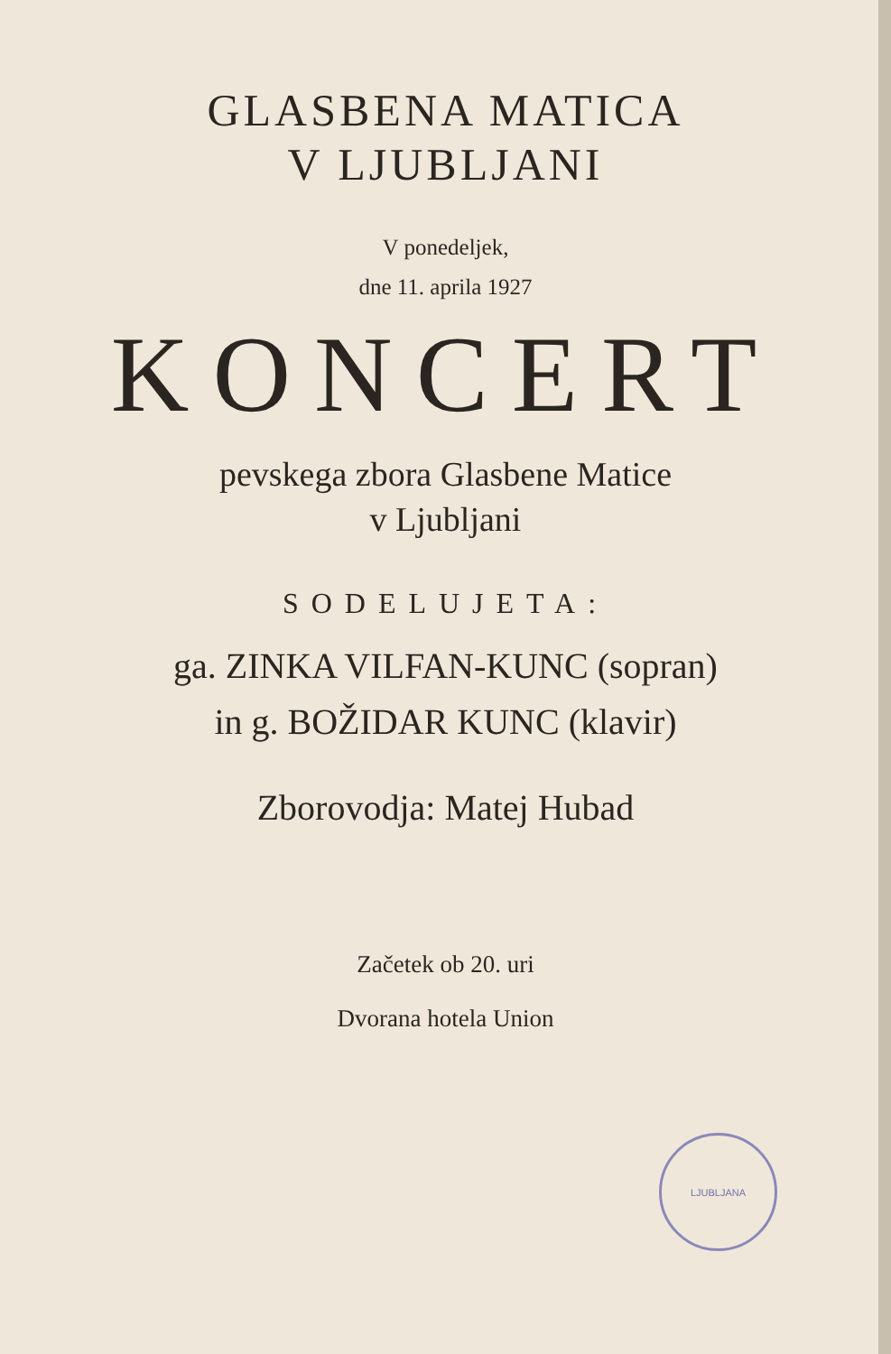GLASBENA MATICA
V LJUBLJANI
V ponedeljek,
dne 11. aprila 1927
KONCERT
pevskega zbora Glasbene Matice
v Ljubljani
SODELUJETA:
ga. ZINKA VILFAN-KUNC (sopran)
in g. BOŽIDAR KUNC (klavir)
Zborovodja: Matej Hubad
Začetek ob 20. uri
Dvorana hotela Union
LJUBLJANA